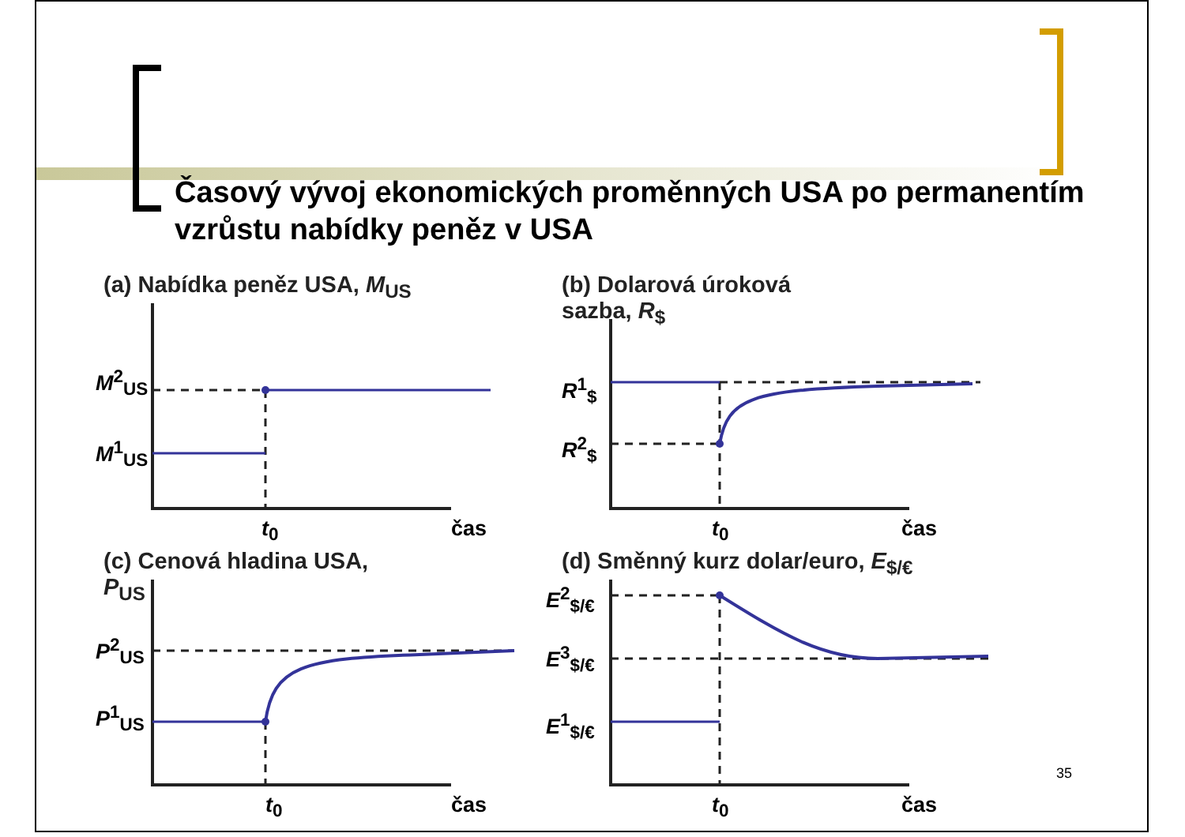Časový vývoj ekonomických proměnných USA po permanentím vzrůstu nabídky peněz v USA
(a) Nabídka peněz USA, M<sub>US</sub>
M<sup>2</sup><sub>US</sub>
M<sup>1</sup><sub>US</sub>
t<sub>0</sub> čas
(b) Dolarová úroková
sazba, R<sub>$</sub>
R<sup>1</sup><sub>$</sub>
R<sup>2</sup><sub>$</sub>
t<sub>0</sub> čas
(c) Cenová hladina USA,
P<sub>US</sub>
P<sup>2</sup><sub>US</sub>
P<sup>1</sup><sub>US</sub>
t<sub>0</sub> čas
(d) Směnný kurz dolar/euro, E<sub>$/€</sub>
E<sup>2</sup><sub>$/€</sub>
E<sup>3</sup><sub>$/€</sub>
E<sup>1</sup><sub>$/€</sub>
t<sub>0</sub> čas
35